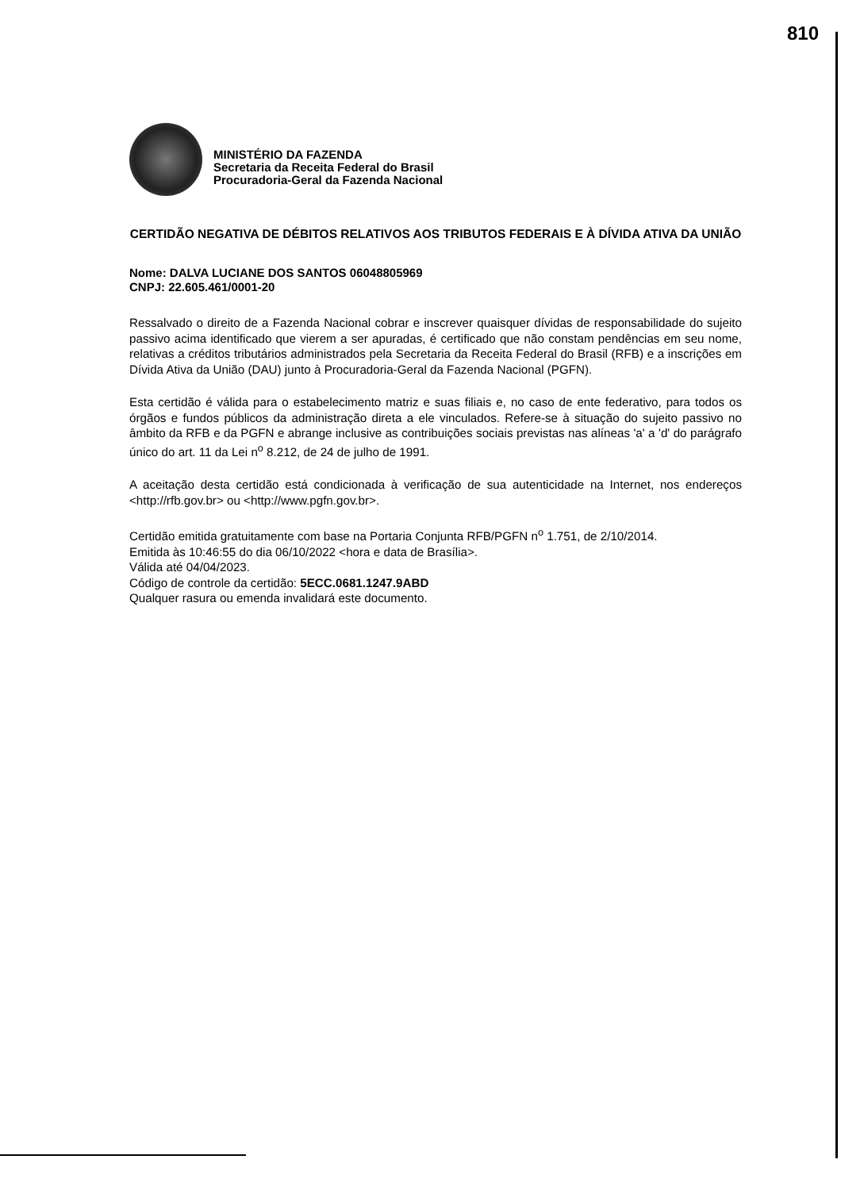810
MINISTÉRIO DA FAZENDA
Secretaria da Receita Federal do Brasil
Procuradoria-Geral da Fazenda Nacional
CERTIDÃO NEGATIVA DE DÉBITOS RELATIVOS AOS TRIBUTOS FEDERAIS E À DÍVIDA ATIVA DA UNIÃO
Nome: DALVA LUCIANE DOS SANTOS 06048805969
CNPJ: 22.605.461/0001-20
Ressalvado o direito de a Fazenda Nacional cobrar e inscrever quaisquer dívidas de responsabilidade do sujeito passivo acima identificado que vierem a ser apuradas, é certificado que não constam pendências em seu nome, relativas a créditos tributários administrados pela Secretaria da Receita Federal do Brasil (RFB) e a inscrições em Dívida Ativa da União (DAU) junto à Procuradoria-Geral da Fazenda Nacional (PGFN).
Esta certidão é válida para o estabelecimento matriz e suas filiais e, no caso de ente federativo, para todos os órgãos e fundos públicos da administração direta a ele vinculados. Refere-se à situação do sujeito passivo no âmbito da RFB e da PGFN e abrange inclusive as contribuições sociais previstas nas alíneas 'a' a 'd' do parágrafo único do art. 11 da Lei n<sup>o</sup> 8.212, de 24 de julho de 1991.
A aceitação desta certidão está condicionada à verificação de sua autenticidade na Internet, nos endereços <http://rfb.gov.br> ou <http://www.pgfn.gov.br>.
Certidão emitida gratuitamente com base na Portaria Conjunta RFB/PGFN n<sup>o</sup> 1.751, de 2/10/2014.
Emitida às 10:46:55 do dia 06/10/2022 <hora e data de Brasília>.
Válida até 04/04/2023.
Código de controle da certidão: 5ECC.0681.1247.9ABD
Qualquer rasura ou emenda invalidará este documento.